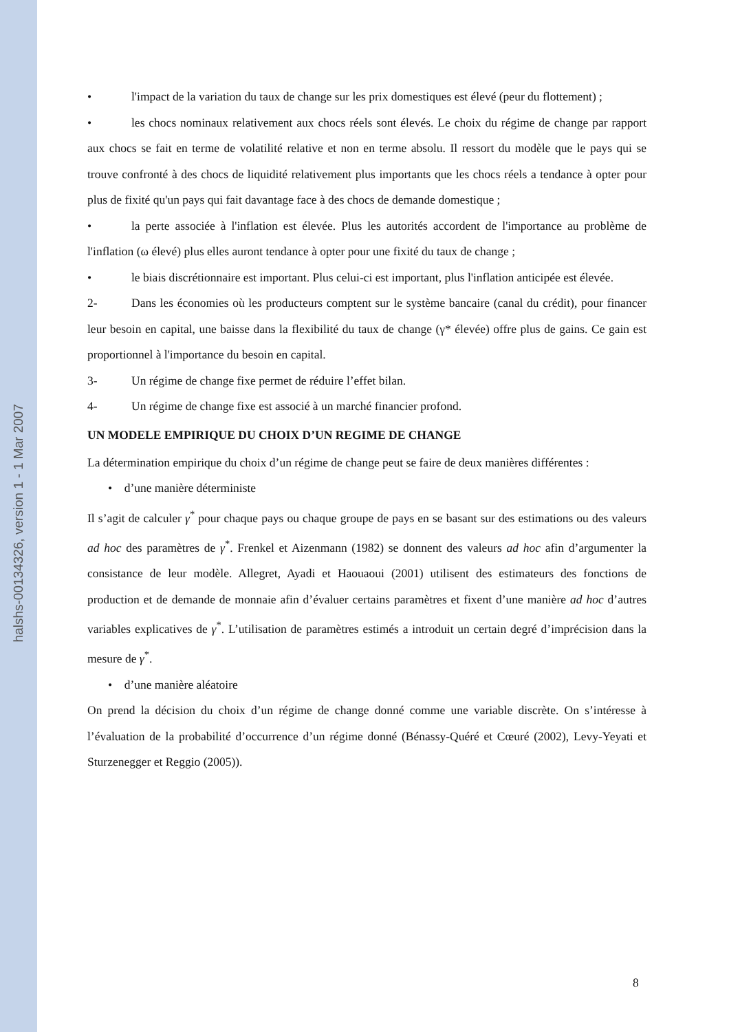halshs-00134326, version 1 - 1 Mar 2007
• l'impact de la variation du taux de change sur les prix domestiques est élevé (peur du flottement) ;
• les chocs nominaux relativement aux chocs réels sont élevés. Le choix du régime de change par rapport aux chocs se fait en terme de volatilité relative et non en terme absolu. Il ressort du modèle que le pays qui se trouve confronté à des chocs de liquidité relativement plus importants que les chocs réels a tendance à opter pour plus de fixité qu'un pays qui fait davantage face à des chocs de demande domestique ;
• la perte associée à l'inflation est élevée. Plus les autorités accordent de l'importance au problème de l'inflation (ω élevé) plus elles auront tendance à opter pour une fixité du taux de change ;
• le biais discrétionnaire est important. Plus celui-ci est important, plus l'inflation anticipée est élevée.
2- Dans les économies où les producteurs comptent sur le système bancaire (canal du crédit), pour financer leur besoin en capital, une baisse dans la flexibilité du taux de change (γ* élevée) offre plus de gains. Ce gain est proportionnel à l'importance du besoin en capital.
3- Un régime de change fixe permet de réduire l’effet bilan.
4- Un régime de change fixe est associé à un marché financier profond.
UN MODELE EMPIRIQUE DU CHOIX D’UN REGIME DE CHANGE
La détermination empirique du choix d’un régime de change peut se faire de deux manières différentes :
• d’une manière déterministe
Il s’agit de calculer γ<sup>*</sup> pour chaque pays ou chaque groupe de pays en se basant sur des estimations ou des valeurs ad hoc des paramètres de γ<sup>*</sup>. Frenkel et Aizenmann (1982) se donnent des valeurs ad hoc afin d’argumenter la consistance de leur modèle. Allegret, Ayadi et Haouaoui (2001) utilisent des estimateurs des fonctions de production et de demande de monnaie afin d’évaluer certains paramètres et fixent d’une manière ad hoc d’autres variables explicatives de γ<sup>*</sup>. L’utilisation de paramètres estimés a introduit un certain degré d’imprécision dans la mesure de γ<sup>*</sup>.
• d’une manière aléatoire
On prend la décision du choix d’un régime de change donné comme une variable discrète. On s’intéresse à l’évaluation de la probabilité d’occurrence d’un régime donné (Bénassy-Quéré et Cœuré (2002), Levy-Yeyati et Sturzenegger et Reggio (2005)).
8